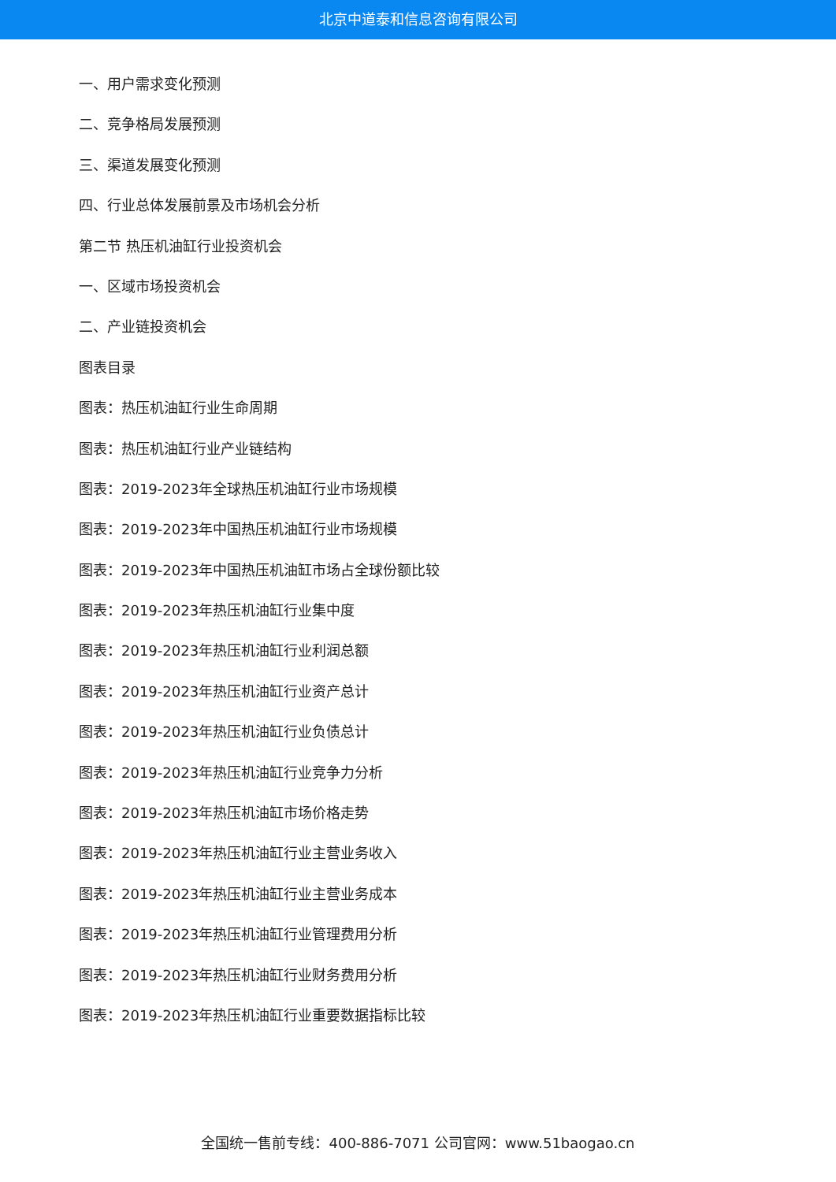北京中道泰和信息咨询有限公司
一、用户需求变化预测
二、竞争格局发展预测
三、渠道发展变化预测
四、行业总体发展前景及市场机会分析
第二节 热压机油缸行业投资机会
一、区域市场投资机会
二、产业链投资机会
图表目录
图表：热压机油缸行业生命周期
图表：热压机油缸行业产业链结构
图表：2019-2023年全球热压机油缸行业市场规模
图表：2019-2023年中国热压机油缸行业市场规模
图表：2019-2023年中国热压机油缸市场占全球份额比较
图表：2019-2023年热压机油缸行业集中度
图表：2019-2023年热压机油缸行业利润总额
图表：2019-2023年热压机油缸行业资产总计
图表：2019-2023年热压机油缸行业负债总计
图表：2019-2023年热压机油缸行业竞争力分析
图表：2019-2023年热压机油缸市场价格走势
图表：2019-2023年热压机油缸行业主营业务收入
图表：2019-2023年热压机油缸行业主营业务成本
图表：2019-2023年热压机油缸行业管理费用分析
图表：2019-2023年热压机油缸行业财务费用分析
图表：2019-2023年热压机油缸行业重要数据指标比较
全国统一售前专线：400-886-7071 公司官网：www.51baogao.cn